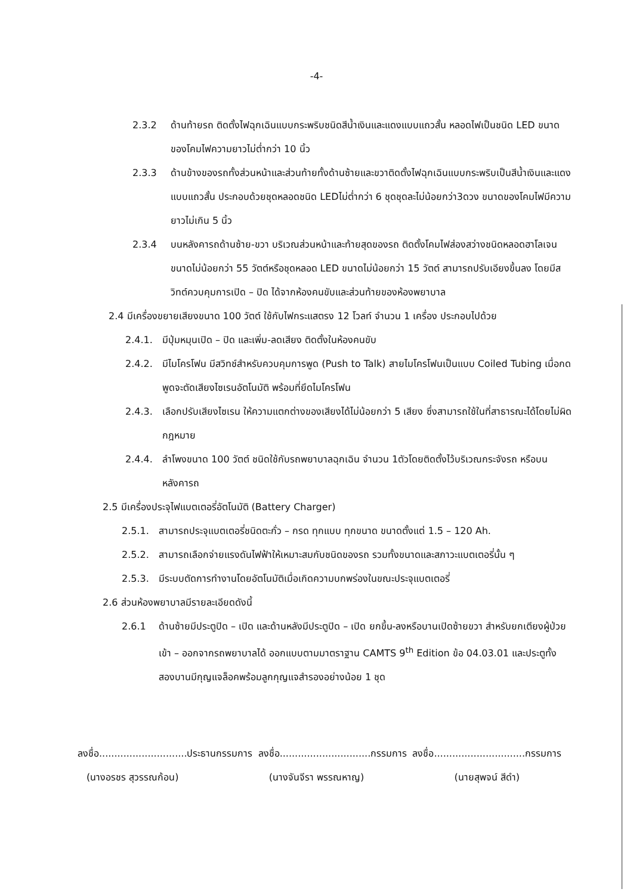-4-
2.3.2 ด้านท้ายรถ ติดตั้งไฟฉุกเฉินแบบกระพริบชนิดสีน้ำเงินและแดงแบบแถวสั้น หลอดไฟเป็นชนิด LED ขนาดของโคมไฟความยาวไม่ต่ำกว่า 10 นิ้ว
2.3.3 ด้านข้างของรถทั้งส่วนหน้าและส่วนท้ายทั้งด้านซ้ายและขวาติดตั้งไฟฉุกเฉินแบบกระพริบเป็นสีน้ำเงินและแดงแบบแถวสั้น ประกอบด้วยชุดหลอดชนิด LEDไม่ต่ำกว่า 6 ชุดชุดละไม่น้อยกว่า3ดวง ขนาดของโคมไฟมีความยาวไม่เกิน 5 นิ้ว
2.3.4 บนหลังคารถด้านซ้าย-ขวา บริเวณส่วนหน้าและท้ายสุดของรถ ติดตั้งโคมไฟส่องสว่างชนิดหลอดฮาโลเจน ขนาดไม่น้อยกว่า 55 วัตต์หรือชุดหลอด LED ขนาดไม่น้อยกว่า 15 วัตต์ สามารถปรับเอียงขึ้นลง โดยมีสวิทต์ควบคุมการเปิด – ปิด ได้จากห้องคนขับและส่วนท้ายของห้องพยาบาล
2.4 มีเครื่องขยายเสียงขนาด 100 วัตต์ ใช้กับไฟกระแสตรง 12 โวลท์ จำนวน 1 เครื่อง ประกอบไปด้วย
2.4.1. มีปุ่มหมุนเปิด – ปิด และเพิ่ม-ลดเสียง ติดตั้งในห้องคนขับ
2.4.2. มีไมโครโฟน มีสวิทช์สำหรับควบคุมการพูด (Push to Talk) สายไมโครโฟนเป็นแบบ Coiled Tubing เมื่อกดพูดจะตัดเสียงไซเรนอัตโนมัติ พร้อมที่ยึดไมโครโฟน
2.4.3. เลือกปรับเสียงไซเรน ให้ความแตกต่างของเสียงได้ไม่น้อยกว่า 5 เสียง ซึ่งสามารถใช้ในที่สาธารณะได้โดยไม่ผิดกฎหมาย
2.4.4. ลำโพงขนาด 100 วัตต์ ชนิดใช้กับรถพยาบาลฉุกเฉิน จำนวน 1ตัวโดยติดตั้งไว้บริเวณกระจังรถ หรือบนหลังคารถ
2.5 มีเครื่องประจุไฟแบตเตอรี่อัตโนมัติ (Battery Charger)
2.5.1. สามารถประจุแบตเตอรี่ชนิดตะกั่ว – กรด ทุกแบบ ทุกขนาด ขนาดตั้งแต่ 1.5 – 120 Ah.
2.5.2. สามารถเลือกจ่ายแรงดันไฟฟ้าให้เหมาะสมกับชนิดของรถ รวมทั้งขนาดและสภาวะแบตเตอรี่นั้น ๆ
2.5.3. มีระบบตัดการทำงานโดยอัตโนมัติเมื่อเกิดความบกพร่องในขณะประจุแบตเตอรี่
2.6 ส่วนห้องพยาบาลมีรายละเอียดดังนี้
2.6.1 ด้านซ้ายมีประตูปิด – เปิด และด้านหลังมีประตูปิด – เปิด ยกขึ้น-ลงหรือบานเปิดซ้ายขวา สำหรับยกเตียงผู้ป่วยเข้า – ออกจากรถพยาบาลได้ ออกแบบตามมาตราฐาน CAMTS 9<sup>th</sup> Edition ข้อ 04.03.01 และประตูทั้งสองบานมีกุญแจล็อคพร้อมลูกกุญแจสำรองอย่างน้อย 1 ชุด
ลงชื่อ.............................ประธานกรรมการ ลงชื่อ..............................กรรมการ ลงชื่อ..............................กรรมการ
(นางอรชร สุวรรณก้อน) (นางจันจีรา พรรณหาญ) (นายสุพจน์ สีดำ)